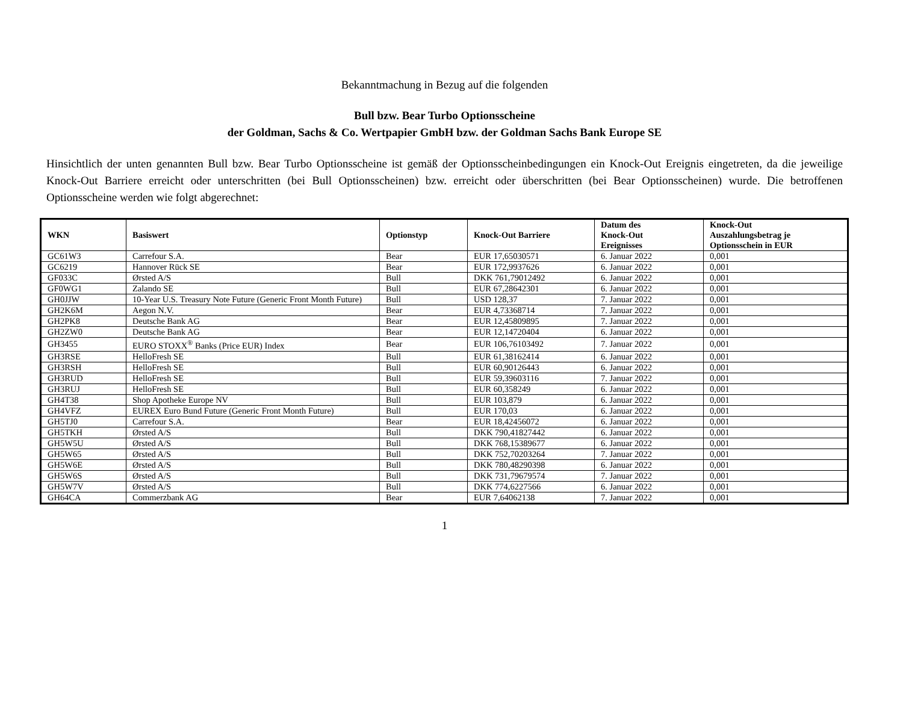Bekanntmachung in Bezug auf die folgenden
Bull bzw. Bear Turbo Optionsscheine
der Goldman, Sachs & Co. Wertpapier GmbH bzw. der Goldman Sachs Bank Europe SE
Hinsichtlich der unten genannten Bull bzw. Bear Turbo Optionsscheine ist gemäß der Optionsscheinbedingungen ein Knock-Out Ereignis eingetreten, da die jeweilige Knock-Out Barriere erreicht oder unterschritten (bei Bull Optionsscheinen) bzw. erreicht oder überschritten (bei Bear Optionsscheinen) wurde. Die betroffenen Optionsscheine werden wie folgt abgerechnet:
| WKN | Basiswert | Optionstyp | Knock-Out Barriere | Datum des Knock-Out Ereignisses | Knock-Out Auszahlungsbetrag je Optionsschein in EUR |
| --- | --- | --- | --- | --- | --- |
| GC61W3 | Carrefour S.A. | Bear | EUR 17,65030571 | 6. Januar 2022 | 0,001 |
| GC6219 | Hannover Rück SE | Bear | EUR 172,9937626 | 6. Januar 2022 | 0,001 |
| GF033C | Ørsted A/S | Bull | DKK 761,79012492 | 6. Januar 2022 | 0,001 |
| GF0WG1 | Zalando SE | Bull | EUR 67,28642301 | 6. Januar 2022 | 0,001 |
| GH0JJW | 10-Year U.S. Treasury Note Future (Generic Front Month Future) | Bull | USD 128,37 | 7. Januar 2022 | 0,001 |
| GH2K6M | Aegon N.V. | Bear | EUR 4,73368714 | 7. Januar 2022 | 0,001 |
| GH2PK8 | Deutsche Bank AG | Bear | EUR 12,45809895 | 7. Januar 2022 | 0,001 |
| GH2ZW0 | Deutsche Bank AG | Bear | EUR 12,14720404 | 6. Januar 2022 | 0,001 |
| GH3455 | EURO STOXX<sup>®</sup> Banks (Price EUR) Index | Bear | EUR 106,76103492 | 7. Januar 2022 | 0,001 |
| GH3RSE | HelloFresh SE | Bull | EUR 61,38162414 | 6. Januar 2022 | 0,001 |
| GH3RSH | HelloFresh SE | Bull | EUR 60,90126443 | 6. Januar 2022 | 0,001 |
| GH3RUD | HelloFresh SE | Bull | EUR 59,39603116 | 7. Januar 2022 | 0,001 |
| GH3RUJ | HelloFresh SE | Bull | EUR 60,358249 | 6. Januar 2022 | 0,001 |
| GH4T38 | Shop Apotheke Europe NV | Bull | EUR 103,879 | 6. Januar 2022 | 0,001 |
| GH4VFZ | EUREX Euro Bund Future (Generic Front Month Future) | Bull | EUR 170,03 | 6. Januar 2022 | 0,001 |
| GH5TJ0 | Carrefour S.A. | Bear | EUR 18,42456072 | 6. Januar 2022 | 0,001 |
| GH5TKH | Ørsted A/S | Bull | DKK 790,41827442 | 6. Januar 2022 | 0,001 |
| GH5W5U | Ørsted A/S | Bull | DKK 768,15389677 | 6. Januar 2022 | 0,001 |
| GH5W65 | Ørsted A/S | Bull | DKK 752,70203264 | 7. Januar 2022 | 0,001 |
| GH5W6E | Ørsted A/S | Bull | DKK 780,48290398 | 6. Januar 2022 | 0,001 |
| GH5W6S | Ørsted A/S | Bull | DKK 731,79679574 | 7. Januar 2022 | 0,001 |
| GH5W7V | Ørsted A/S | Bull | DKK 774,6227566 | 6. Januar 2022 | 0,001 |
| GH64CA | Commerzbank AG | Bear | EUR 7,64062138 | 7. Januar 2022 | 0,001 |
1